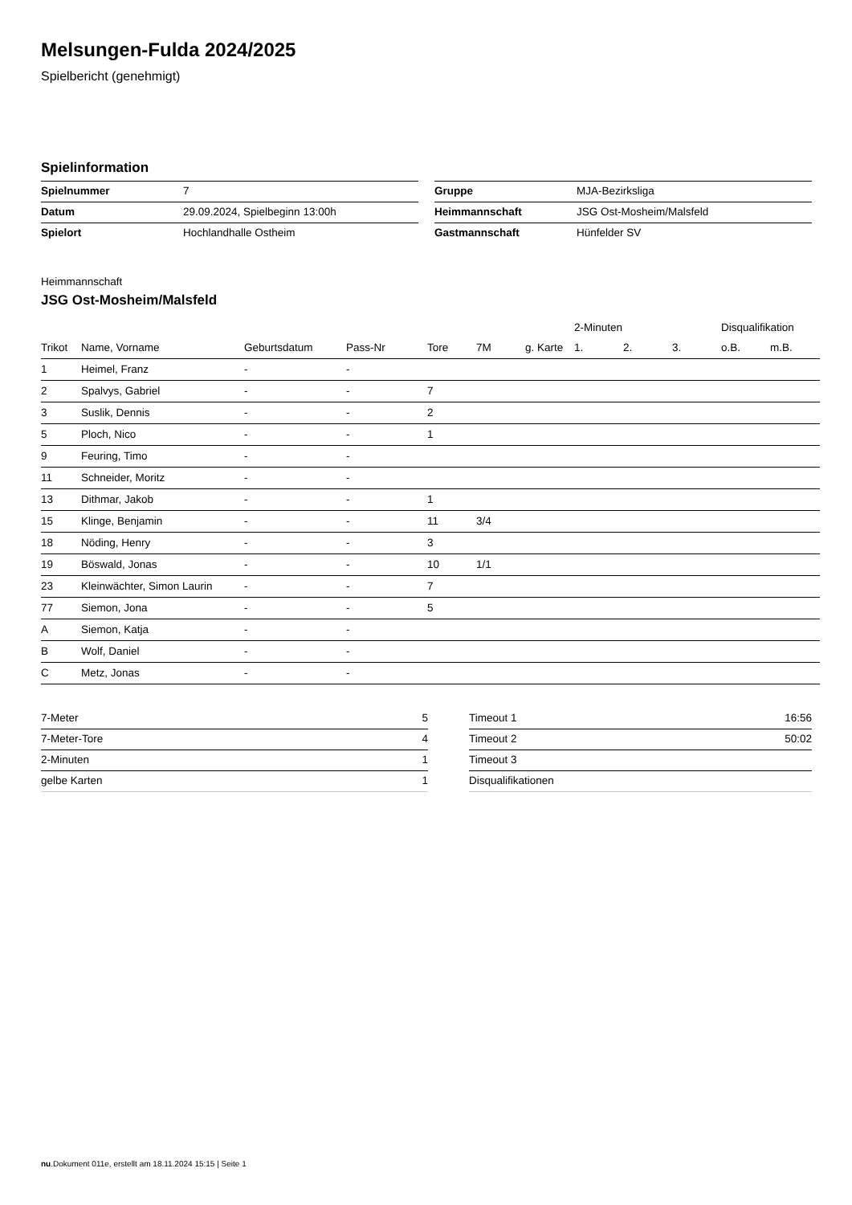Melsungen-Fulda 2024/2025
Spielbericht (genehmigt)
Spielinformation
| Spielnummer | 7 |
| Datum | 29.09.2024, Spielbeginn 13:00h |
| Spielort | Hochlandhalle Ostheim |
| Gruppe | MJA-Bezirksliga |
| Heimmannschaft | JSG Ost-Mosheim/Malsfeld |
| Gastmannschaft | Hünfelder SV |
Heimmannschaft
JSG Ost-Mosheim/Malsfeld
| | | | | | | | 2-Minuten | | | Disqualifikation | |
| --- | --- | --- | --- | --- | --- | --- | --- | --- | --- | --- | --- |
| Trikot | Name, Vorname | Geburtsdatum | Pass-Nr | Tore | 7M | g. Karte | 1. | 2. | 3. | o.B. | m.B. |
| 1 | Heimel, Franz | - | - | | | | | | | | |
| 2 | Spalvys, Gabriel | - | - | 7 | | | | | | | |
| 3 | Suslik, Dennis | - | - | 2 | | | | | | | |
| 5 | Ploch, Nico | - | - | 1 | | | | | | | |
| 9 | Feuring, Timo | - | - | | | | | | | | |
| 11 | Schneider, Moritz | - | - | | | | | | | | |
| 13 | Dithmar, Jakob | - | - | 1 | | | | | | | |
| 15 | Klinge, Benjamin | - | - | 11 | 3/4 | | | | | | |
| 18 | Nöding, Henry | - | - | 3 | | | | | | | |
| 19 | Böswald, Jonas | - | - | 10 | 1/1 | | | | | | |
| 23 | Kleinwächter, Simon Laurin | - | - | 7 | | | | | | | |
| 77 | Siemon, Jona | - | - | 5 | | | | | | | |
| A | Siemon, Katja | - | - | | | | | | | | |
| B | Wolf, Daniel | - | - | | | | | | | | |
| C | Metz, Jonas | - | - | | | | | | | | |
| 7-Meter | 5 |
| 7-Meter-Tore | 4 |
| 2-Minuten | 1 |
| gelbe Karten | 1 |
| Timeout 1 | 16:56 |
| Timeout 2 | 50:02 |
| Timeout 3 | |
| Disqualifikationen | |
nu.Dokument 011e, erstellt am 18.11.2024 15:15 | Seite 1